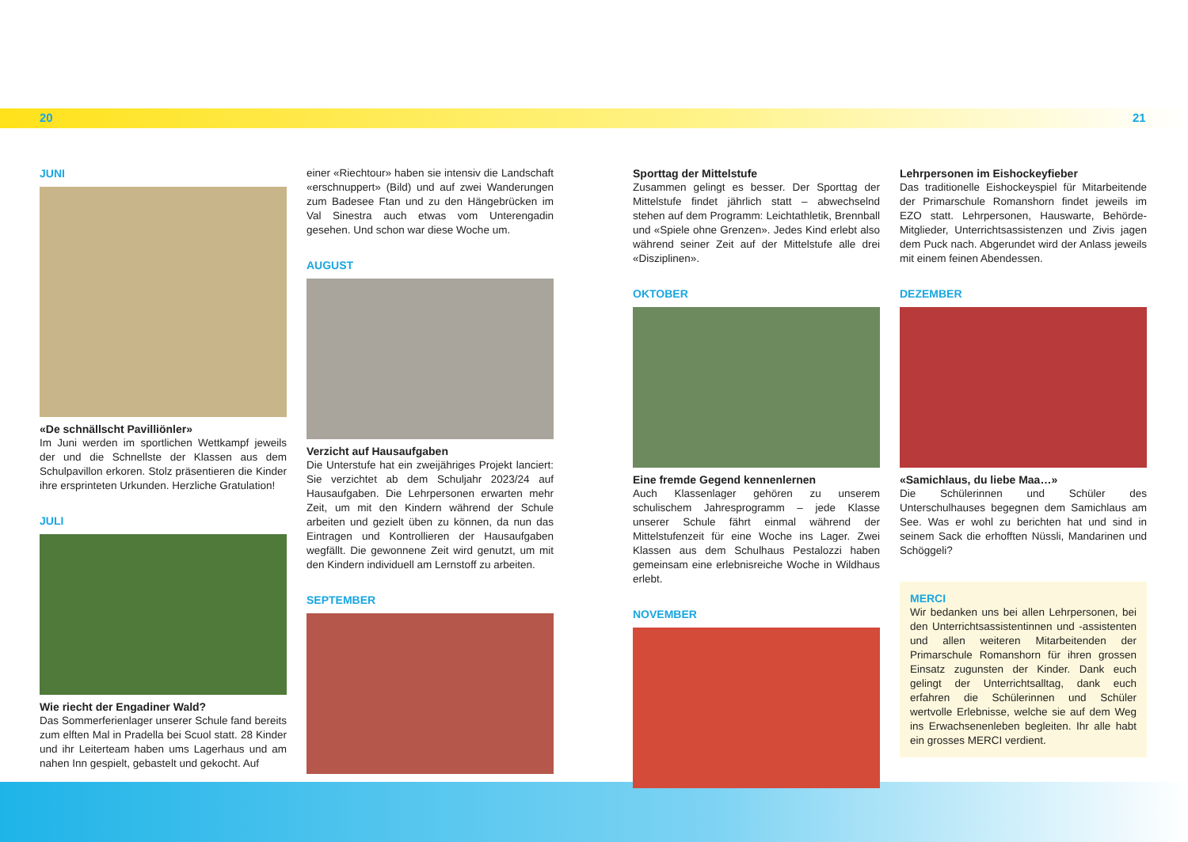20 21
JUNI
«De schnällscht Pavilliönler»
Im Juni werden im sportlichen Wettkampf jeweils der und die Schnellste der Klassen aus dem Schulpavillon erkoren. Stolz präsentieren die Kinder ihre ersprinteten Urkunden. Herzliche Gratulation!
JULI
Wie riecht der Engadiner Wald?
Das Sommerferienlager unserer Schule fand bereits zum elften Mal in Pradella bei Scuol statt. 28 Kinder und ihr Leiterteam haben ums Lagerhaus und am nahen Inn gespielt, gebastelt und gekocht. Auf
einer «Riechtour» haben sie intensiv die Landschaft «erschnuppert» (Bild) und auf zwei Wanderungen zum Badesee Ftan und zu den Hängebrücken im Val Sinestra auch etwas vom Unterengadin gesehen. Und schon war diese Woche um.
AUGUST
Verzicht auf Hausaufgaben
Die Unterstufe hat ein zweijähriges Projekt lanciert: Sie verzichtet ab dem Schuljahr 2023/24 auf Hausaufgaben. Die Lehrpersonen erwarten mehr Zeit, um mit den Kindern während der Schule arbeiten und gezielt üben zu können, da nun das Eintragen und Kontrollieren der Hausaufgaben wegfällt. Die gewonnene Zeit wird genutzt, um mit den Kindern individuell am Lernstoff zu arbeiten.
SEPTEMBER
Sporttag der Mittelstufe
Zusammen gelingt es besser. Der Sporttag der Mittelstufe findet jährlich statt – abwechselnd stehen auf dem Programm: Leichtathletik, Brennball und «Spiele ohne Grenzen». Jedes Kind erlebt also während seiner Zeit auf der Mittelstufe alle drei «Disziplinen».
OKTOBER
Eine fremde Gegend kennenlernen
Auch Klassenlager gehören zu unserem schulischem Jahresprogramm – jede Klasse unserer Schule fährt einmal während der Mittelstufenzeit für eine Woche ins Lager. Zwei Klassen aus dem Schulhaus Pestalozzi haben gemeinsam eine erlebnisreiche Woche in Wildhaus erlebt.
NOVEMBER
Lehrpersonen im Eishockeyfieber
Das traditionelle Eishockeyspiel für Mitarbeitende der Primarschule Romanshorn findet jeweils im EZO statt. Lehrpersonen, Hauswarte, Behörde-Mitglieder, Unterrichtsassistenzen und Zivis jagen dem Puck nach. Abgerundet wird der Anlass jeweils mit einem feinen Abendessen.
DEZEMBER
«Samichlaus, du liebe Maa…»
Die Schülerinnen und Schüler des Unterschulhauses begegnen dem Samichlaus am See. Was er wohl zu berichten hat und sind in seinem Sack die erhofften Nüssli, Mandarinen und Schöggeli?
MERCI
Wir bedanken uns bei allen Lehrpersonen, bei den Unterrichtsassistentinnen und -assistenten und allen weiteren Mitarbeitenden der Primarschule Romanshorn für ihren grossen Einsatz zugunsten der Kinder. Dank euch gelingt der Unterrichtsalltag, dank euch erfahren die Schülerinnen und Schüler wertvolle Erlebnisse, welche sie auf dem Weg ins Erwachsenenleben begleiten. Ihr alle habt ein grosses MERCI verdient.